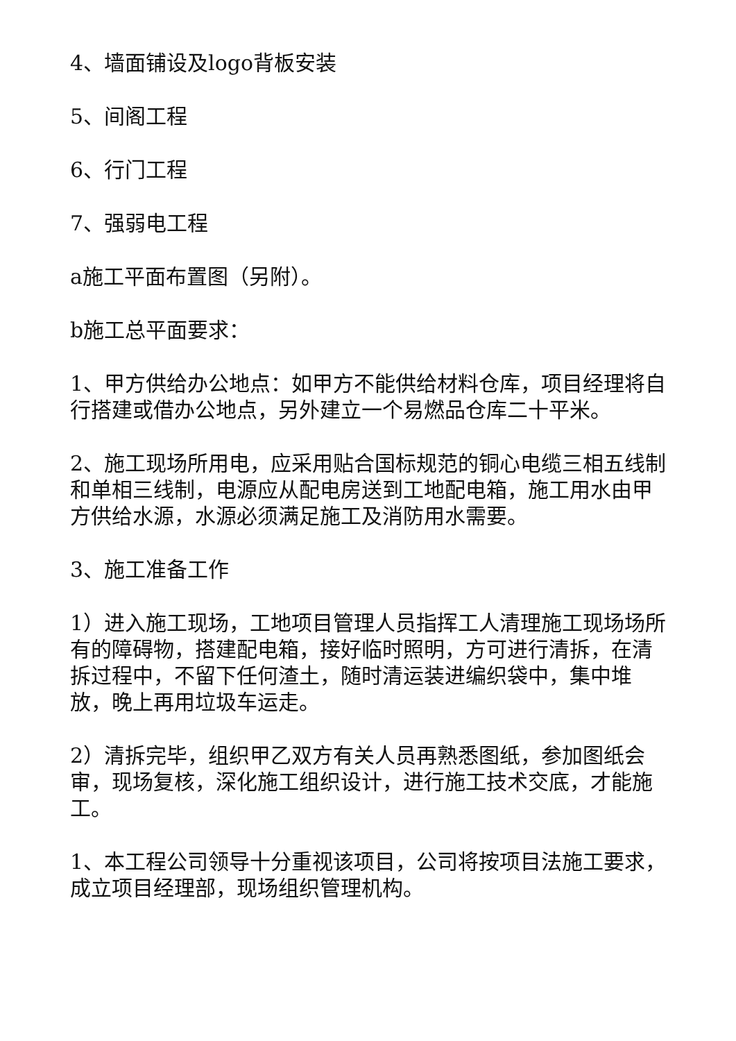4、墙面铺设及logo背板安装
5、间阁工程
6、行门工程
7、强弱电工程
a施工平面布置图（另附）。
b施工总平面要求：
1、甲方供给办公地点：如甲方不能供给材料仓库，项目经理将自行搭建或借办公地点，另外建立一个易燃品仓库二十平米。
2、施工现场所用电，应采用贴合国标规范的铜心电缆三相五线制和单相三线制，电源应从配电房送到工地配电箱，施工用水由甲方供给水源，水源必须满足施工及消防用水需要。
3、施工准备工作
1）进入施工现场，工地项目管理人员指挥工人清理施工现场场所有的障碍物，搭建配电箱，接好临时照明，方可进行清拆，在清拆过程中，不留下任何渣土，随时清运装进编织袋中，集中堆放，晚上再用垃圾车运走。
2）清拆完毕，组织甲乙双方有关人员再熟悉图纸，参加图纸会审，现场复核，深化施工组织设计，进行施工技术交底，才能施工。
1、本工程公司领导十分重视该项目，公司将按项目法施工要求，成立项目经理部，现场组织管理机构。